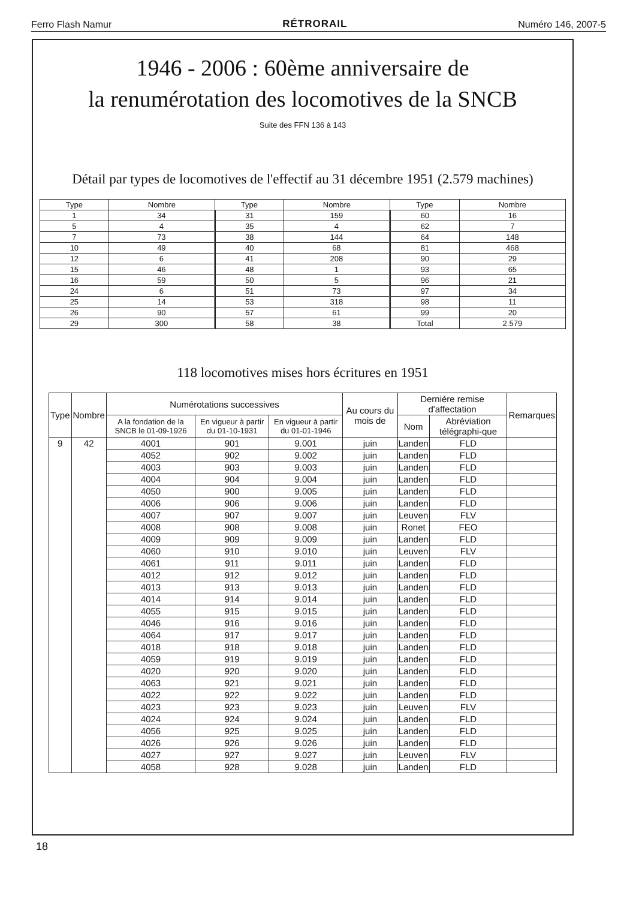Ferro Flash Namur RÉTRORAIL Numéro 146, 2007-5
1946 - 2006 : 60ème anniversaire de
la renumérotation des locomotives de la SNCB
Suite des FFN 136 à 143
Détail par types de locomotives de l'effectif au 31 décembre 1951 (2.579 machines)
| Type | Nombre | Type | Nombre | Type | Nombre |
| --- | --- | --- | --- | --- | --- |
| 1 | 34 | 31 | 159 | 60 | 16 |
| 5 | 4 | 35 | 4 | 62 | 7 |
| 7 | 73 | 38 | 144 | 64 | 148 |
| 10 | 49 | 40 | 68 | 81 | 468 |
| 12 | 6 | 41 | 208 | 90 | 29 |
| 15 | 46 | 48 | 1 | 93 | 65 |
| 16 | 59 | 50 | 5 | 96 | 21 |
| 24 | 6 | 51 | 73 | 97 | 34 |
| 25 | 14 | 53 | 318 | 98 | 11 |
| 26 | 90 | 57 | 61 | 99 | 20 |
| 29 | 300 | 58 | 38 | Total | 2.579 |
118 locomotives mises hors écritures en 1951
| Type | Nombre | Numérotations successives | | | Au cours du mois de | Dernière remise d'affectation | | Remarques |
| --- | --- | --- | --- | --- | --- | --- | --- | --- |
| | | A la fondation de la SNCB le 01-09-1926 | En vigueur à partir du 01-10-1931 | En vigueur à partir du 01-01-1946 | | Nom | Abréviation télégraphi-que | |
| 9 | 42 | 4001 | 901 | 9.001 | juin | Landen | FLD | |
| | | 4052 | 902 | 9.002 | juin | Landen | FLD | |
| | | 4003 | 903 | 9.003 | juin | Landen | FLD | |
| | | 4004 | 904 | 9.004 | juin | Landen | FLD | |
| | | 4050 | 900 | 9.005 | juin | Landen | FLD | |
| | | 4006 | 906 | 9.006 | juin | Landen | FLD | |
| | | 4007 | 907 | 9.007 | juin | Leuven | FLV | |
| | | 4008 | 908 | 9.008 | juin | Ronet | FEO | |
| | | 4009 | 909 | 9.009 | juin | Landen | FLD | |
| | | 4060 | 910 | 9.010 | juin | Leuven | FLV | |
| | | 4061 | 911 | 9.011 | juin | Landen | FLD | |
| | | 4012 | 912 | 9.012 | juin | Landen | FLD | |
| | | 4013 | 913 | 9.013 | juin | Landen | FLD | |
| | | 4014 | 914 | 9.014 | juin | Landen | FLD | |
| | | 4055 | 915 | 9.015 | juin | Landen | FLD | |
| | | 4046 | 916 | 9.016 | juin | Landen | FLD | |
| | | 4064 | 917 | 9.017 | juin | Landen | FLD | |
| | | 4018 | 918 | 9.018 | juin | Landen | FLD | |
| | | 4059 | 919 | 9.019 | juin | Landen | FLD | |
| | | 4020 | 920 | 9.020 | juin | Landen | FLD | |
| | | 4063 | 921 | 9.021 | juin | Landen | FLD | |
| | | 4022 | 922 | 9.022 | juin | Landen | FLD | |
| | | 4023 | 923 | 9.023 | juin | Leuven | FLV | |
| | | 4024 | 924 | 9.024 | juin | Landen | FLD | |
| | | 4056 | 925 | 9.025 | juin | Landen | FLD | |
| | | 4026 | 926 | 9.026 | juin | Landen | FLD | |
| | | 4027 | 927 | 9.027 | juin | Leuven | FLV | |
| | | 4058 | 928 | 9.028 | juin | Landen | FLD | |
18